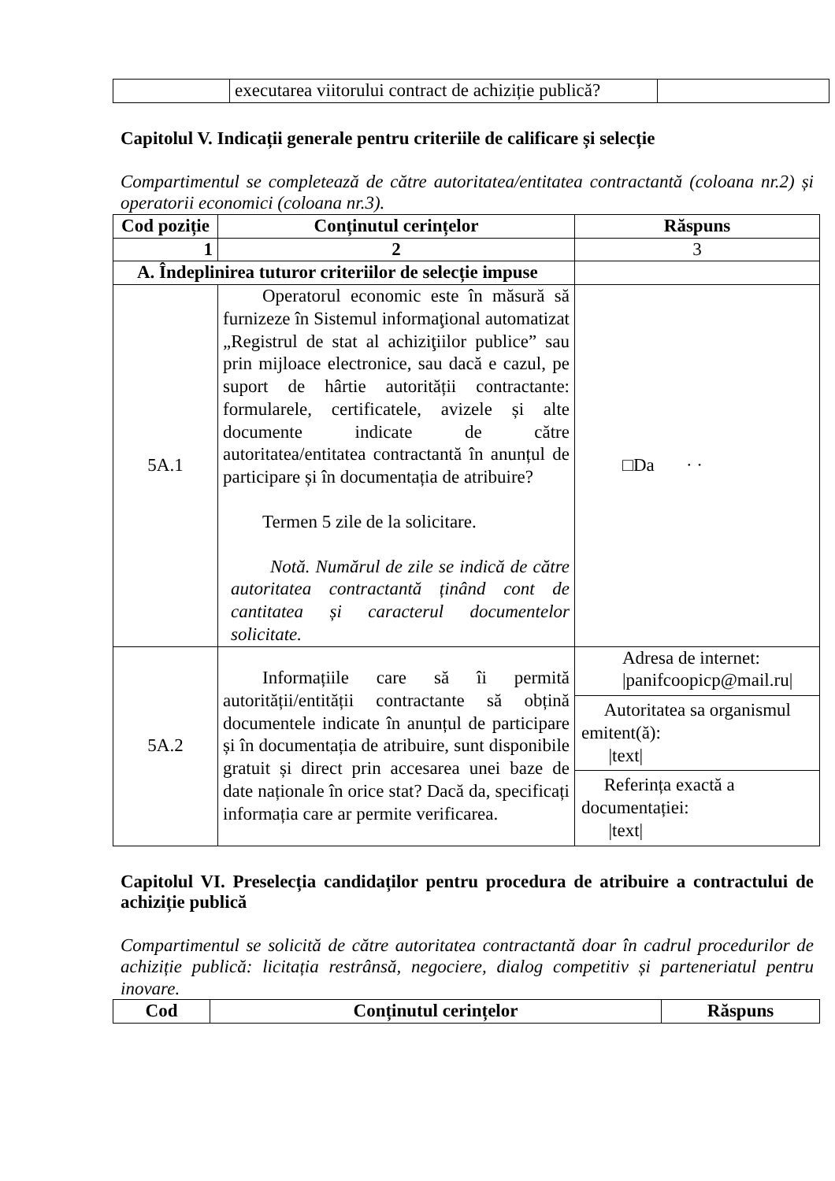| | executarea viitorului contract de achiziție publică? | |
Capitolul V. Indicații generale pentru criteriile de calificare și selecție
Compartimentul se completează de către autoritatea/entitatea contractantă (coloana nr.2) și operatorii economici (coloana nr.3).
| Cod poziție | Conținutul cerințelor | Răspuns |
| --- | --- | --- |
| 1 | 2 | 3 |
| A. Îndeplinirea tuturor criteriilor de selecție impuse | | |
| 5A.1 | Operatorul economic este în măsură să furnizeze în Sistemul informaţional automatizat „Registrul de stat al achiziţiilor publice” sau prin mijloace electronice, sau dacă e cazul, pe suport de hârtie autorității contractante: formularele, certificatele, avizele și alte documente indicate de către autoritatea/entitatea contractantă în anunțul de participare și în documentația de atribuire? Termen 5 zile de la solicitare. Notă. Numărul de zile se indică de către autoritatea contractantă ținând cont de cantitatea și caracterul documentelor solicitate. | □Da · · |
| 5A.2 | Informațiile care să îi permită autorității/entității contractante să obțină documentele indicate în anunțul de participare și în documentația de atribuire, sunt disponibile gratuit și direct prin accesarea unei baze de date naționale în orice stat? Dacă da, specificați informația care ar permite verificarea. | Adresa de internet: /panifcoopicp@mail.ru/ Autoritatea sa organismul emitent(ă): /text/ Referința exactă a documentației: /text/ |
Capitolul VI. Preselecția candidaților pentru procedura de atribuire a contractului de achiziție publică
Compartimentul se solicită de către autoritatea contractantă doar în cadrul procedurilor de achiziție publică: licitația restrânsă, negociere, dialog competitiv și parteneriatul pentru inovare.
| Cod | Conținutul cerințelor | Răspuns |
| --- | --- | --- |